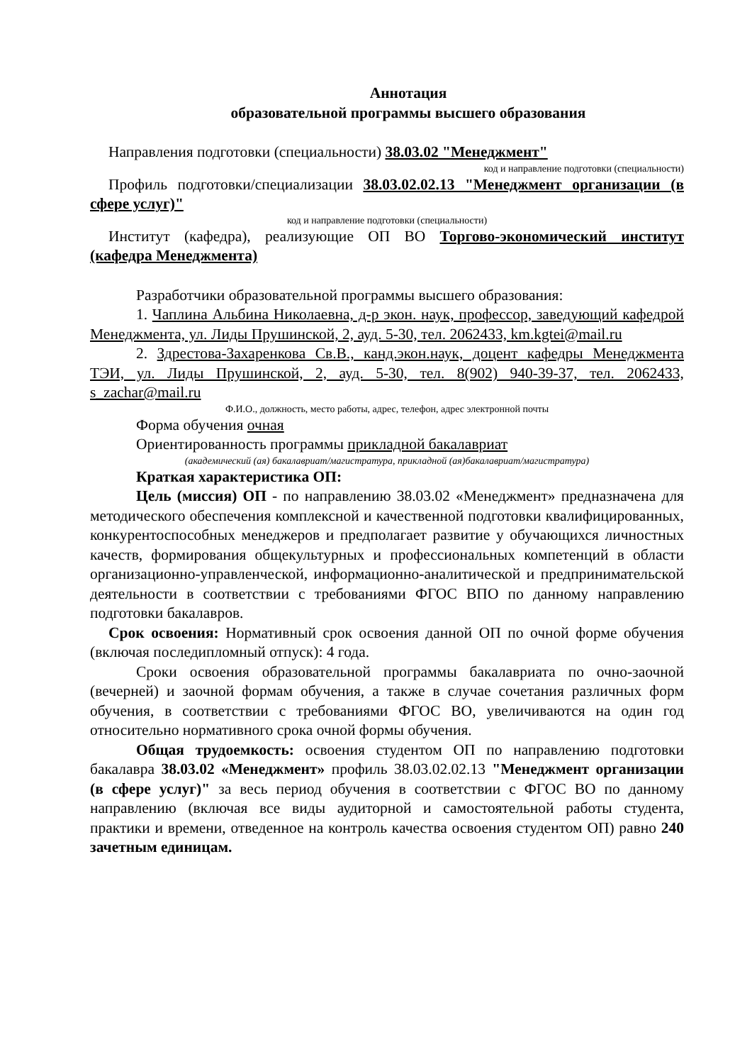Аннотация
образовательной программы высшего образования
Направления подготовки (специальности) 38.03.02 "Менеджмент"
код и направление подготовки (специальности)
Профиль подготовки/специализации 38.03.02.02.13 "Менеджмент организации (в сфере услуг)"
код и направление подготовки (специальности)
Институт (кафедра), реализующие ОП ВО Торгово-экономический институт (кафедра Менеджмента)
Разработчики образовательной программы высшего образования:
1. Чаплина Альбина Николаевна, д-р экон. наук, профессор, заведующий кафедрой Менеджмента, ул. Лиды Прушинской, 2, ауд. 5-30, тел. 2062433, km.kgtei@mail.ru
2. Здрестова-Захаренкова Св.В., канд.экон.наук, доцент кафедры Менеджмента ТЭИ, ул. Лиды Прушинской, 2, ауд. 5-30, тел. 8(902) 940-39-37, тел. 2062433, s_zachar@mail.ru
Ф.И.О., должность, место работы, адрес, телефон, адрес электронной почты
Форма обучения очная
Ориентированность программы прикладной бакалавриат
(академический (ая) бакалавриат/магистратура, прикладной (ая)бакалавриат/магистратура)
Краткая характеристика ОП:
Цель (миссия) ОП - по направлению 38.03.02 «Менеджмент» предназначена для методического обеспечения комплексной и качественной подготовки квалифицированных, конкурентоспособных менеджеров и предполагает развитие у обучающихся личностных качеств, формирования общекультурных и профессиональных компетенций в области организационно-управленческой, информационно-аналитической и предпринимательской деятельности в соответствии с требованиями ФГОС ВПО по данному направлению подготовки бакалавров.
Срок освоения: Нормативный срок освоения данной ОП по очной форме обучения (включая последипломный отпуск): 4 года.
Сроки освоения образовательной программы бакалавриата по очно-заочной (вечерней) и заочной формам обучения, а также в случае сочетания различных форм обучения, в соответствии с требованиями ФГОС ВО, увеличиваются на один год относительно нормативного срока очной формы обучения.
Общая трудоемкость: освоения студентом ОП по направлению подготовки бакалавра 38.03.02 «Менеджмент» профиль 38.03.02.02.13 "Менеджмент организации (в сфере услуг)" за весь период обучения в соответствии с ФГОС ВО по данному направлению (включая все виды аудиторной и самостоятельной работы студента, практики и времени, отведенное на контроль качества освоения студентом ОП) равно 240 зачетным единицам.